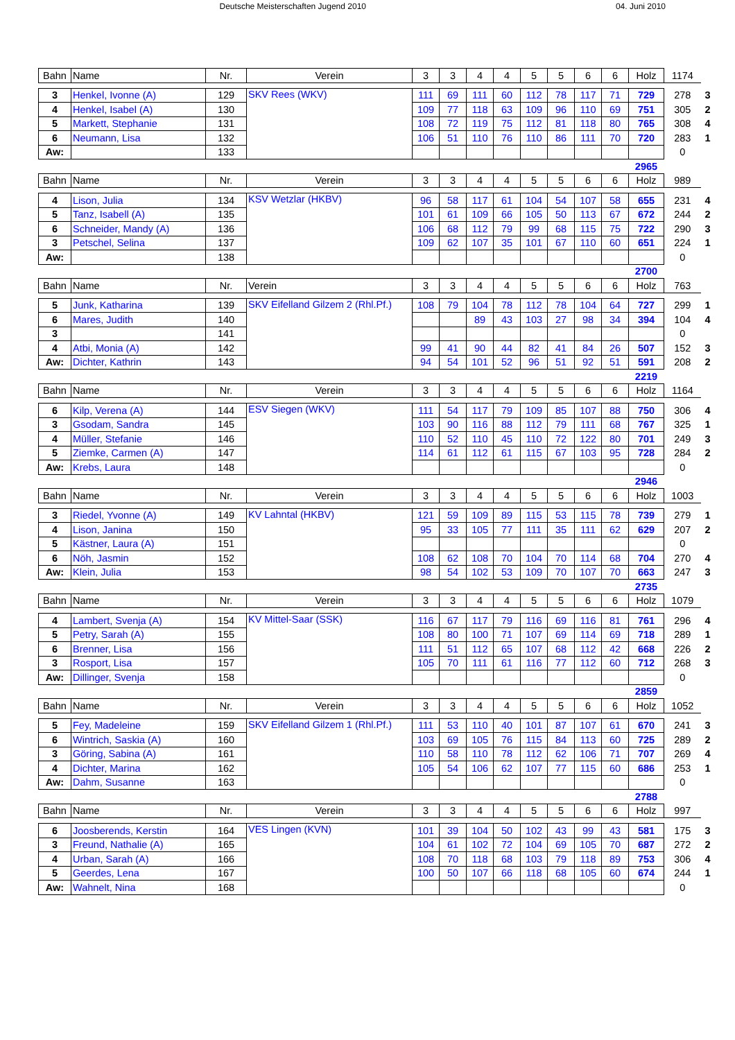Deutsche Meisterschaften Jugend 2010 04. Juni 2010
| Bahn | Name | Nr. | Verein | 3 | 3 | 4 | 4 | 5 | 5 | 6 | 6 | Holz | 1174 | |
| 3 | Henkel, Ivonne (A) | 129 | SKV Rees (WKV) | 111 | 69 | 111 | 60 | 112 | 78 | 117 | 71 | 729 | 278 | 3 |
| 4 | Henkel, Isabel (A) | 130 | | 109 | 77 | 118 | 63 | 109 | 96 | 110 | 69 | 751 | 305 | 2 |
| 5 | Markett, Stephanie | 131 | | 108 | 72 | 119 | 75 | 112 | 81 | 118 | 80 | 765 | 308 | 4 |
| 6 | Neumann, Lisa | 132 | | 106 | 51 | 110 | 76 | 110 | 86 | 111 | 70 | 720 | 283 | 1 |
| Aw: | | 133 | | | | | | | | | | | 0 | |
| | | | | | | | | | | | | 2965 | | |
| Bahn | Name | Nr. | Verein | 3 | 3 | 4 | 4 | 5 | 5 | 6 | 6 | Holz | 989 | |
| 4 | Lison, Julia | 134 | KSV Wetzlar (HKBV) | 96 | 58 | 117 | 61 | 104 | 54 | 107 | 58 | 655 | 231 | 4 |
| 5 | Tanz, Isabell (A) | 135 | | 101 | 61 | 109 | 66 | 105 | 50 | 113 | 67 | 672 | 244 | 2 |
| 6 | Schneider, Mandy (A) | 136 | | 106 | 68 | 112 | 79 | 99 | 68 | 115 | 75 | 722 | 290 | 3 |
| 3 | Petschel, Selina | 137 | | 109 | 62 | 107 | 35 | 101 | 67 | 110 | 60 | 651 | 224 | 1 |
| Aw: | | 138 | | | | | | | | | | | 0 | |
| | | | | | | | | | | | | 2700 | | |
| Bahn | Name | Nr. | Verein | 3 | 3 | 4 | 4 | 5 | 5 | 6 | 6 | Holz | 763 | |
| 5 | Junk, Katharina | 139 | SKV Eifelland Gilzem 2 (Rhl.Pf.) | 108 | 79 | 104 | 78 | 112 | 78 | 104 | 64 | 727 | 299 | 1 |
| 6 | Mares, Judith | 140 | | | | 89 | 43 | 103 | 27 | 98 | 34 | 394 | 104 | 4 |
| 3 | | 141 | | | | | | | | | | | 0 | |
| 4 | Atbi, Monia (A) | 142 | | 99 | 41 | 90 | 44 | 82 | 41 | 84 | 26 | 507 | 152 | 3 |
| Aw: | Dichter, Kathrin | 143 | | 94 | 54 | 101 | 52 | 96 | 51 | 92 | 51 | 591 | 208 | 2 |
| | | | | | | | | | | | | 2219 | | |
| Bahn | Name | Nr. | Verein | 3 | 3 | 4 | 4 | 5 | 5 | 6 | 6 | Holz | 1164 | |
| 6 | Kilp, Verena (A) | 144 | ESV Siegen (WKV) | 111 | 54 | 117 | 79 | 109 | 85 | 107 | 88 | 750 | 306 | 4 |
| 3 | Gsodam, Sandra | 145 | | 103 | 90 | 116 | 88 | 112 | 79 | 111 | 68 | 767 | 325 | 1 |
| 4 | Müller, Stefanie | 146 | | 110 | 52 | 110 | 45 | 110 | 72 | 122 | 80 | 701 | 249 | 3 |
| 5 | Ziemke, Carmen (A) | 147 | | 114 | 61 | 112 | 61 | 115 | 67 | 103 | 95 | 728 | 284 | 2 |
| Aw: | Krebs, Laura | 148 | | | | | | | | | | | 0 | |
| | | | | | | | | | | | | 2946 | | |
| Bahn | Name | Nr. | Verein | 3 | 3 | 4 | 4 | 5 | 5 | 6 | 6 | Holz | 1003 | |
| 3 | Riedel, Yvonne (A) | 149 | KV Lahntal (HKBV) | 121 | 59 | 109 | 89 | 115 | 53 | 115 | 78 | 739 | 279 | 1 |
| 4 | Lison, Janina | 150 | | 95 | 33 | 105 | 77 | 111 | 35 | 111 | 62 | 629 | 207 | 2 |
| 5 | Kästner, Laura (A) | 151 | | | | | | | | | | | 0 | |
| 6 | Nöh, Jasmin | 152 | | 108 | 62 | 108 | 70 | 104 | 70 | 114 | 68 | 704 | 270 | 4 |
| Aw: | Klein, Julia | 153 | | 98 | 54 | 102 | 53 | 109 | 70 | 107 | 70 | 663 | 247 | 3 |
| | | | | | | | | | | | | 2735 | | |
| Bahn | Name | Nr. | Verein | 3 | 3 | 4 | 4 | 5 | 5 | 6 | 6 | Holz | 1079 | |
| 4 | Lambert, Svenja (A) | 154 | KV Mittel-Saar (SSK) | 116 | 67 | 117 | 79 | 116 | 69 | 116 | 81 | 761 | 296 | 4 |
| 5 | Petry, Sarah (A) | 155 | | 108 | 80 | 100 | 71 | 107 | 69 | 114 | 69 | 718 | 289 | 1 |
| 6 | Brenner, Lisa | 156 | | 111 | 51 | 112 | 65 | 107 | 68 | 112 | 42 | 668 | 226 | 2 |
| 3 | Rosport, Lisa | 157 | | 105 | 70 | 111 | 61 | 116 | 77 | 112 | 60 | 712 | 268 | 3 |
| Aw: | Dillinger, Svenja | 158 | | | | | | | | | | | 0 | |
| | | | | | | | | | | | | 2859 | | |
| Bahn | Name | Nr. | Verein | 3 | 3 | 4 | 4 | 5 | 5 | 6 | 6 | Holz | 1052 | |
| 5 | Fey, Madeleine | 159 | SKV Eifelland Gilzem 1 (Rhl.Pf.) | 111 | 53 | 110 | 40 | 101 | 87 | 107 | 61 | 670 | 241 | 3 |
| 6 | Wintrich, Saskia (A) | 160 | | 103 | 69 | 105 | 76 | 115 | 84 | 113 | 60 | 725 | 289 | 2 |
| 3 | Göring, Sabina (A) | 161 | | 110 | 58 | 110 | 78 | 112 | 62 | 106 | 71 | 707 | 269 | 4 |
| 4 | Dichter, Marina | 162 | | 105 | 54 | 106 | 62 | 107 | 77 | 115 | 60 | 686 | 253 | 1 |
| Aw: | Dahm, Susanne | 163 | | | | | | | | | | | 0 | |
| | | | | | | | | | | | | 2788 | | |
| Bahn | Name | Nr. | Verein | 3 | 3 | 4 | 4 | 5 | 5 | 6 | 6 | Holz | 997 | |
| 6 | Joosberends, Kerstin | 164 | VES Lingen (KVN) | 101 | 39 | 104 | 50 | 102 | 43 | 99 | 43 | 581 | 175 | 3 |
| 3 | Freund, Nathalie (A) | 165 | | 104 | 61 | 102 | 72 | 104 | 69 | 105 | 70 | 687 | 272 | 2 |
| 4 | Urban, Sarah (A) | 166 | | 108 | 70 | 118 | 68 | 103 | 79 | 118 | 89 | 753 | 306 | 4 |
| 5 | Geerdes, Lena | 167 | | 100 | 50 | 107 | 66 | 118 | 68 | 105 | 60 | 674 | 244 | 1 |
| Aw: | Wahnelt, Nina | 168 | | | | | | | | | | | 0 | |